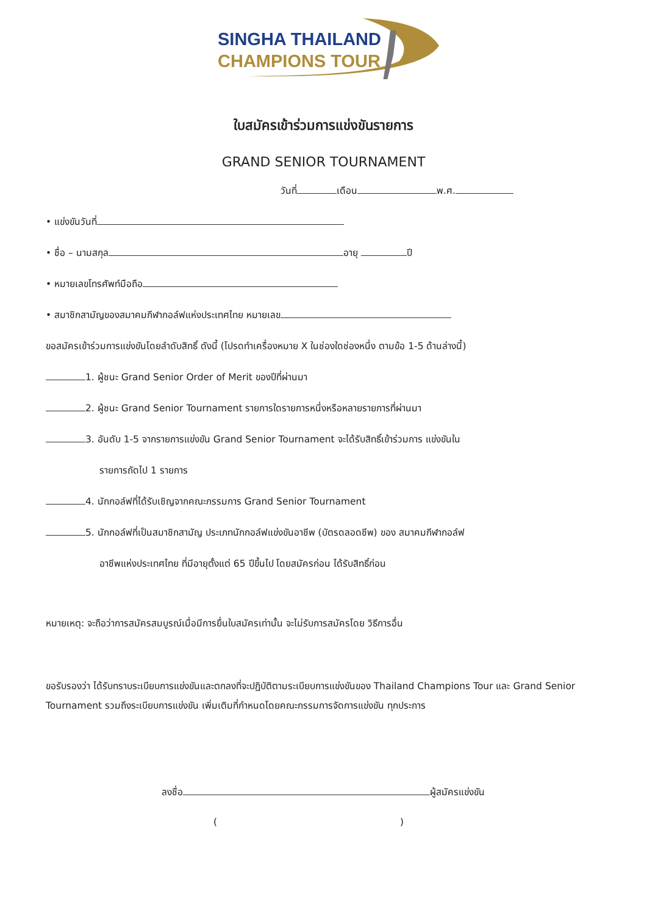SINGHA THAILAND
CHAMPIONS TOUR
ใบสมัครเข้าร่วมการแข่งขันรายการ
GRAND SENIOR TOURNAMENT
วันที่ เดือน พ.ศ.
• แข่งขันวันที่
• ชื่อ – นามสกุล อายุ ปี
• หมายเลขโทรศัพท์มือถือ
• สมาชิกสามัญของสมาคมกีฬากอล์ฟแห่งประเทศไทย หมายเลข
ขอสมัครเข้าร่วมการแข่งขันโดยลำดับสิทธิ์ ดังนี้ (โปรดทำเครื่องหมาย X ในช่องใดช่องหนึ่ง ตามข้อ 1-5 ด้านล่างนี้)
1. ผู้ชนะ Grand Senior Order of Merit ของปีที่ผ่านมา
2. ผู้ชนะ Grand Senior Tournament รายการใดรายการหนึ่งหรือหลายรายการที่ผ่านมา
3. อันดับ 1-5 จากรายการแข่งขัน Grand Senior Tournament จะได้รับสิทธิ์เข้าร่วมการ แข่งขันใน
รายการถัดไป 1 รายการ
4. นักกอล์ฟที่ได้รับเชิญจากคณะกรรมการ Grand Senior Tournament
5. นักกอล์ฟที่เป็นสมาชิกสามัญ ประเภทนักกอล์ฟแข่งขันอาชีพ (บัตรดลอดชีพ) ของ สมาคมกีฬากอล์ฟ
อาชีพแห่งประเทศไทย ที่มีอายุตั้งแต่ 65 ปีขึ้นไป โดยสมัครก่อน ได้รับสิทธิ์ก่อน
หมายเหตุ: จะถือว่าการสมัครสมบูรณ์เมื่อมีการยื่นใบสมัครเท่านั้น จะไม่รับการสมัครโดย วิธีการอื่น
ขอรับรองว่า ได้รับทราบระเบียบการแข่งขันและตกลงที่จะปฏิบัติตามระเบียบการแข่งขันของ Thailand Champions Tour และ Grand Senior Tournament รวมถึงระเบียบการแข่งขัน เพิ่มเติมที่กำหนดโดยคณะกรรมการจัดการแข่งขัน ทุกประการ
ลงชื่อ ผู้สมัครแข่งขัน
( )